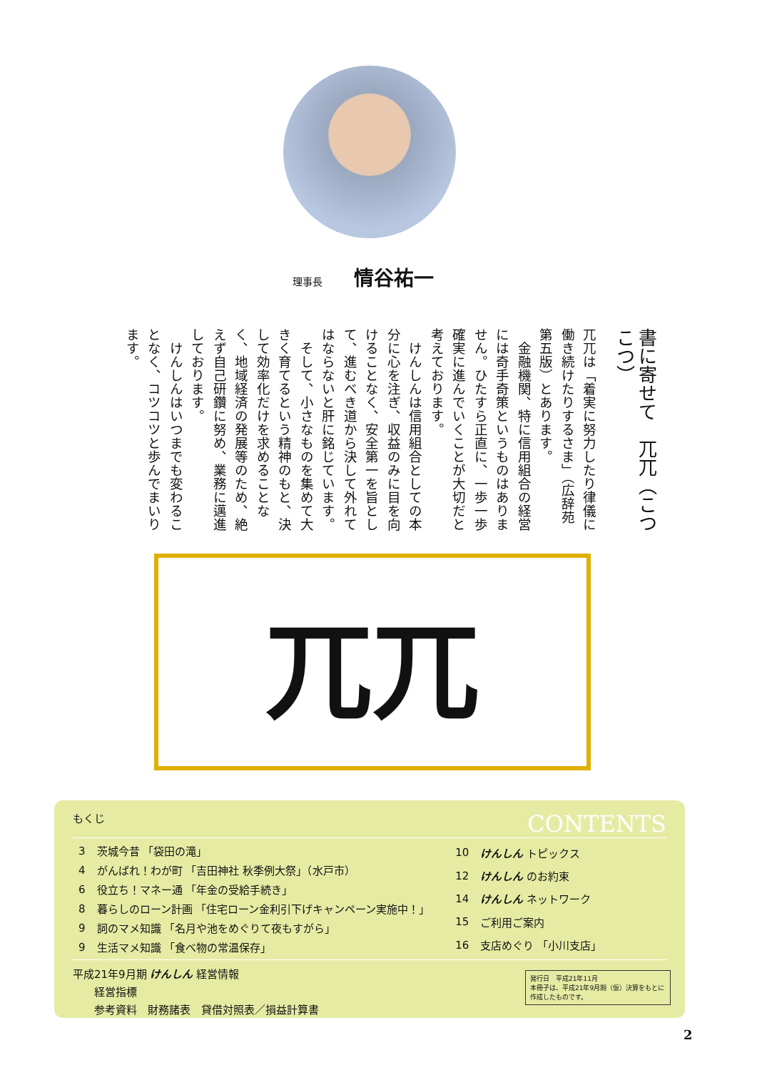理事長 情谷祐一
書に寄せて　兀兀（こつこつ）
兀兀は「着実に努力したり律儀に働き続けたりするさま」（広辞苑第五版）とあります。
　金融機関、特に信用組合の経営には奇手奇策というものはありません。ひたすら正直に、一歩一歩確実に進んでいくことが大切だと考えております。
　けんしんは信用組合としての本分に心を注ぎ、収益のみに目を向けることなく、安全第一を旨として、進むべき道から決して外れてはならないと肝に銘じています。
　そして、小さなものを集めて大きく育てるという精神のもと、決して効率化だけを求めることなく、地域経済の発展等のため、絶えず自己研鑽に努め、業務に邁進しております。
　けんしんはいつまでも変わることなく、コツコツと歩んでまいります。
兀兀
もくじ CONTENTS
| 3 | 茨城今昔 「袋田の滝」 |
| 4 | がんばれ！わが町 「吉田神社 秋季例大祭」（水戸市） |
| 6 | 役立ち！マネー通 「年金の受給手続き」 |
| 8 | 暮らしのローン計画 「住宅ローン金利引下げキャンペーン実施中！」 |
| 9 | 詞のマメ知識 「名月や池をめぐりて夜もすがら」 |
| 9 | 生活マメ知識 「食べ物の常温保存」 |
| 10 | けんしん トピックス |
| 12 | けんしん のお約束 |
| 14 | けんしん ネットワーク |
| 15 | ご利用ご案内 |
| 16 | 支店めぐり 「小川支店」 |
平成21年9月期 けんしん 経営情報
　　経営指標
　　参考資料　財務諸表　貸借対照表／損益計算書
発行日　平成21年11月
本冊子は、平成21年9月期（仮）決算をもとに作成したものです。
2